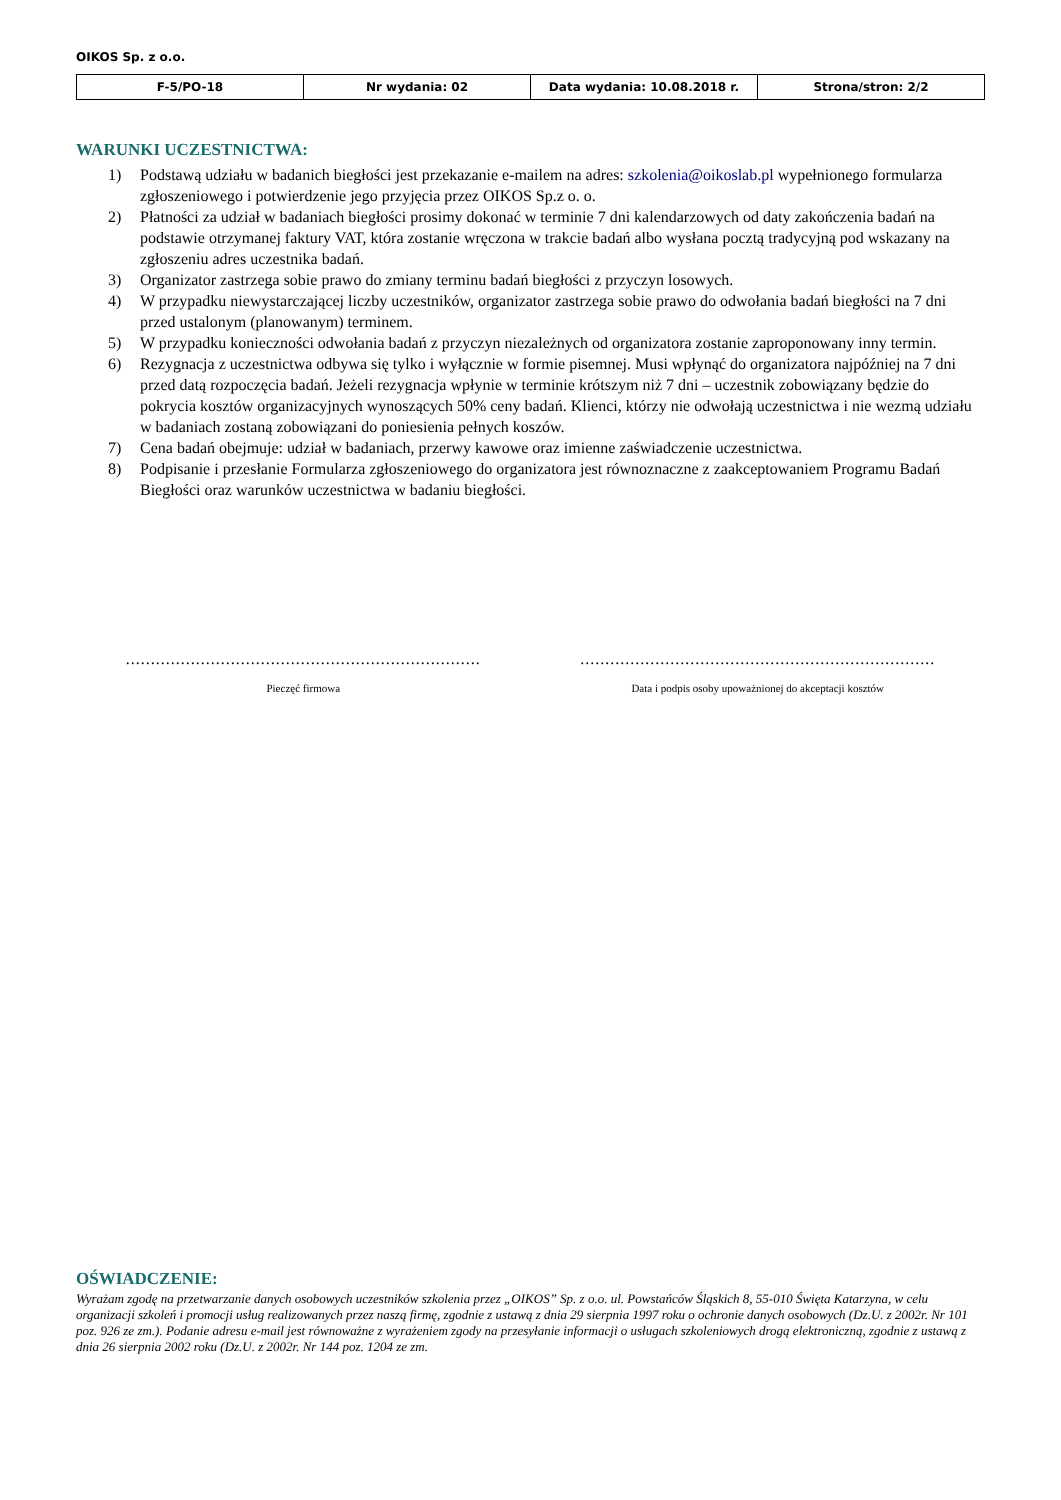OIKOS Sp. z o.o.
| F-5/PO-18 | Nr wydania: 02 | Data wydania: 10.08.2018 r. | Strona/stron: 2/2 |
WARUNKI UCZESTNICTWA:
1) Podstawą udziału w badanich biegłości jest przekazanie e-mailem na adres: szkolenia@oikoslab.pl wypełnionego formularza zgłoszeniowego i potwierdzenie jego przyjęcia przez OIKOS Sp.z o. o.
2) Płatności za udział w badaniach biegłości prosimy dokonać w terminie 7 dni kalendarzowych od daty zakończenia badań na podstawie otrzymanej faktury VAT, która zostanie wręczona w trakcie badań albo wysłana pocztą tradycyjną pod wskazany na zgłoszeniu adres uczestnika badań.
3) Organizator zastrzega sobie prawo do zmiany terminu badań biegłości z przyczyn losowych.
4) W przypadku niewystarczającej liczby uczestników, organizator zastrzega sobie prawo do odwołania badań biegłości na 7 dni przed ustalonym (planowanym) terminem.
5) W przypadku konieczności odwołania badań z przyczyn niezależnych od organizatora zostanie zaproponowany inny termin.
6) Rezygnacja z uczestnictwa odbywa się tylko i wyłącznie w formie pisemnej. Musi wpłynąć do organizatora najpóźniej na 7 dni przed datą rozpoczęcia badań. Jeżeli rezygnacja wpłynie w terminie krótszym niż 7 dni – uczestnik zobowiązany będzie do pokrycia kosztów organizacyjnych wynoszących 50% ceny badań. Klienci, którzy nie odwołają uczestnictwa i nie wezmą udziału w badaniach zostaną zobowiązani do poniesienia pełnych koszów.
7) Cena badań obejmuje: udział w badaniach, przerwy kawowe oraz imienne zaświadczenie uczestnictwa.
8) Podpisanie i przesłanie Formularza zgłoszeniowego do organizatora jest równoznaczne z zaakceptowaniem Programu Badań Biegłości oraz warunków uczestnictwa w badaniu biegłości.
.......................................................................
Pieczęć firmowa
.......................................................................
Data i podpis osoby upoważnionej do akceptacji kosztów
OŚWIADCZENIE:
Wyrażam zgodę na przetwarzanie danych osobowych uczestników szkolenia przez „OIKOS” Sp. z o.o. ul. Powstańców Śląskich 8, 55-010 Święta Katarzyna, w celu organizacji szkoleń i promocji usług realizowanych przez naszą firmę, zgodnie z ustawą z dnia 29 sierpnia 1997 roku o ochronie danych osobowych (Dz.U. z 2002r. Nr 101 poz. 926 ze zm.). Podanie adresu e-mail jest równoważne z wyrażeniem zgody na przesyłanie informacji o usługach szkoleniowych drogą elektroniczną, zgodnie z ustawą z dnia 26 sierpnia 2002 roku (Dz.U. z 2002r. Nr 144 poz. 1204 ze zm.